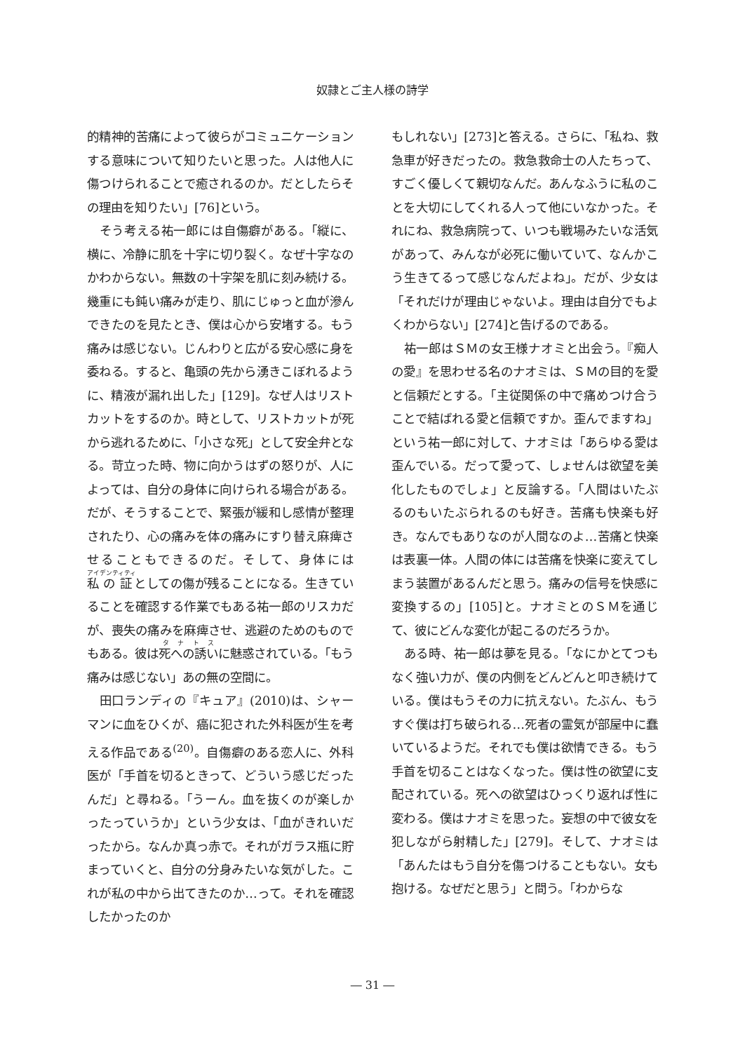奴隷とご主人様の詩学
的精神的苦痛によって彼らがコミュニケーションする意味について知りたいと思った。人は他人に傷つけられることで癒されるのか。だとしたらその理由を知りたい」[76]という。
そう考える祐一郎には自傷癖がある。「縦に、横に、冷静に肌を十字に切り裂く。なぜ十字なのかわからない。無数の十字架を肌に刻み続ける。幾重にも鈍い痛みが走り、肌にじゅっと血が滲んできたのを見たとき、僕は心から安堵する。もう痛みは感じない。じんわりと広がる安心感に身を委ねる。すると、亀頭の先から湧きこぼれるように、精液が漏れ出した」[129]。なぜ人はリストカットをするのか。時として、リストカットが死から逃れるために、「小さな死」として安全弁となる。苛立った時、物に向かうはずの怒りが、人によっては、自分の身体に向けられる場合がある。だが、そうすることで、緊張が緩和し感情が整理されたり、心の痛みを体の痛みにすり替え麻痺させることもできるのだ。そして、身体には私の証としての傷が残ることになる。生きていることを確認する作業でもある祐一郎のリスカだが、喪失の痛みを麻痺させ、逃避のためのものでもある。彼は死への誘いに魅惑されている。「もう痛みは感じない」あの無の空間に。
田口ランディの『キュア』(2010)は、シャーマンに血をひくが、癌に犯された外科医が生を考える作品である<sup>(20)</sup>。自傷癖のある恋人に、外科医が「手首を切るときって、どういう感じだったんだ」と尋ねる。「うーん。血を抜くのが楽しかったっていうか」という少女は、「血がきれいだったから。なんか真っ赤で。それがガラス瓶に貯まっていくと、自分の分身みたいな気がした。これが私の中から出てきたのか…って。それを確認したかったのか
もしれない」[273]と答える。さらに、「私ね、救急車が好きだったの。救急救命士の人たちって、すごく優しくて親切なんだ。あんなふうに私のことを大切にしてくれる人って他にいなかった。それにね、救急病院って、いつも戦場みたいな活気があって、みんなが必死に働いていて、なんかこう生きてるって感じなんだよね」。だが、少女は「それだけが理由じゃないよ。理由は自分でもよくわからない」[274]と告げるのである。
祐一郎はＳＭの女王様ナオミと出会う。『痴人の愛』を思わせる名のナオミは、ＳＭの目的を愛と信頼だとする。「主従関係の中で痛めつけ合うことで結ばれる愛と信頼ですか。歪んでますね」という祐一郎に対して、ナオミは「あらゆる愛は歪んでいる。だって愛って、しょせんは欲望を美化したものでしょ」と反論する。「人間はいたぶるのもいたぶられるのも好き。苦痛も快楽も好き。なんでもありなのが人間なのよ…苦痛と快楽は表裏一体。人間の体には苦痛を快楽に変えてしまう装置があるんだと思う。痛みの信号を快感に変換するの」[105]と。ナオミとのＳＭを通じて、彼にどんな変化が起こるのだろうか。
ある時、祐一郎は夢を見る。「なにかとてつもなく強い力が、僕の内側をどんどんと叩き続けている。僕はもうその力に抗えない。たぶん、もうすぐ僕は打ち破られる…死者の霊気が部屋中に蠢いているようだ。それでも僕は欲情できる。もう手首を切ることはなくなった。僕は性の欲望に支配されている。死への欲望はひっくり返れば性に変わる。僕はナオミを思った。妄想の中で彼女を犯しながら射精した」[279]。そして、ナオミは「あんたはもう自分を傷つけることもない。女も抱ける。なぜだと思う」と問う。「わからな
― 31 ―